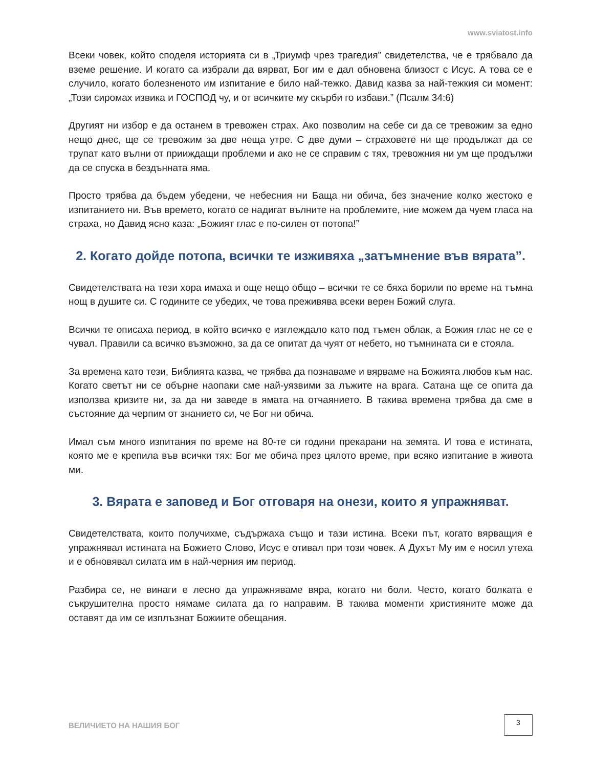www.sviatost.info
Всеки човек, който споделя историята си в „Триумф чрез трагедия” свидетелства, че е трябвало да вземе решение. И когато са избрали да вярват, Бог им е дал обновена близост с Исус. А това се е случило, когато болезненото им изпитание е било най-тежко. Давид казва за най-тежкия си момент: „Този сиромах извика и ГОСПОД чу, и от всичките му скърби го избави.” (Псалм 34:6)
Другият ни избор е да останем в тревожен страх. Ако позволим на себе си да се тревожим за едно нещо днес, ще се тревожим за две неща утре. С две думи – страховете ни ще продължат да се трупат като вълни от прииждащи проблеми и ако не се справим с тях, тревожния ни ум ще продължи да се спуска в бездънната яма.
Просто трябва да бъдем убедени, че небесния ни Баща ни обича, без значение колко жестоко е изпитанието ни. Във времето, когато се надигат вълните на проблемите, ние можем да чуем гласа на страха, но Давид ясно каза: „Божият глас е по-силен от потопа!”
2. Когато дойде потопа, всички те изживяха „затъмнение във вярата”.
Свидетелствата на тези хора имаха и още нещо общо – всички те се бяха борили по време на тъмна нощ в душите си. С годините се убедих, че това преживява всеки верен Божий слуга.
Всички те описаха период, в който всичко е изглеждало като под тъмен облак, а Божия глас не се е чувал. Правили са всичко възможно, за да се опитат да чуят от небето, но тъмнината си е стояла.
За времена като тези, Библията казва, че трябва да познаваме и вярваме на Божията любов към нас. Когато светът ни се обърне наопаки сме най-уязвими за лъжите на врага. Сатана ще се опита да използва кризите ни, за да ни заведе в ямата на отчаянието. В такива времена трябва да сме в състояние да черпим от знанието си, че Бог ни обича.
Имал съм много изпитания по време на 80-те си години прекарани на земята. И това е истината, която ме е крепила във всички тях: Бог ме обича през цялото време, при всяко изпитание в живота ми.
3. Вярата е заповед и Бог отговаря на онези, които я упражняват.
Свидетелствата, които получихме, съдържаха също и тази истина. Всеки път, когато вярващия е упражнявал истината на Божието Слово, Исус е отивал при този човек. А Духът Му им е носил утеха и е обновявал силата им в най-черния им период.
Разбира се, не винаги е лесно да упражняваме вяра, когато ни боли. Често, когато болката е съкрушителна просто нямаме силата да го направим. В такива моменти християните може да оставят да им се изплъзнат Божиите обещания.
ВЕЛИЧИЕТО НА НАШИЯ БОГ
3